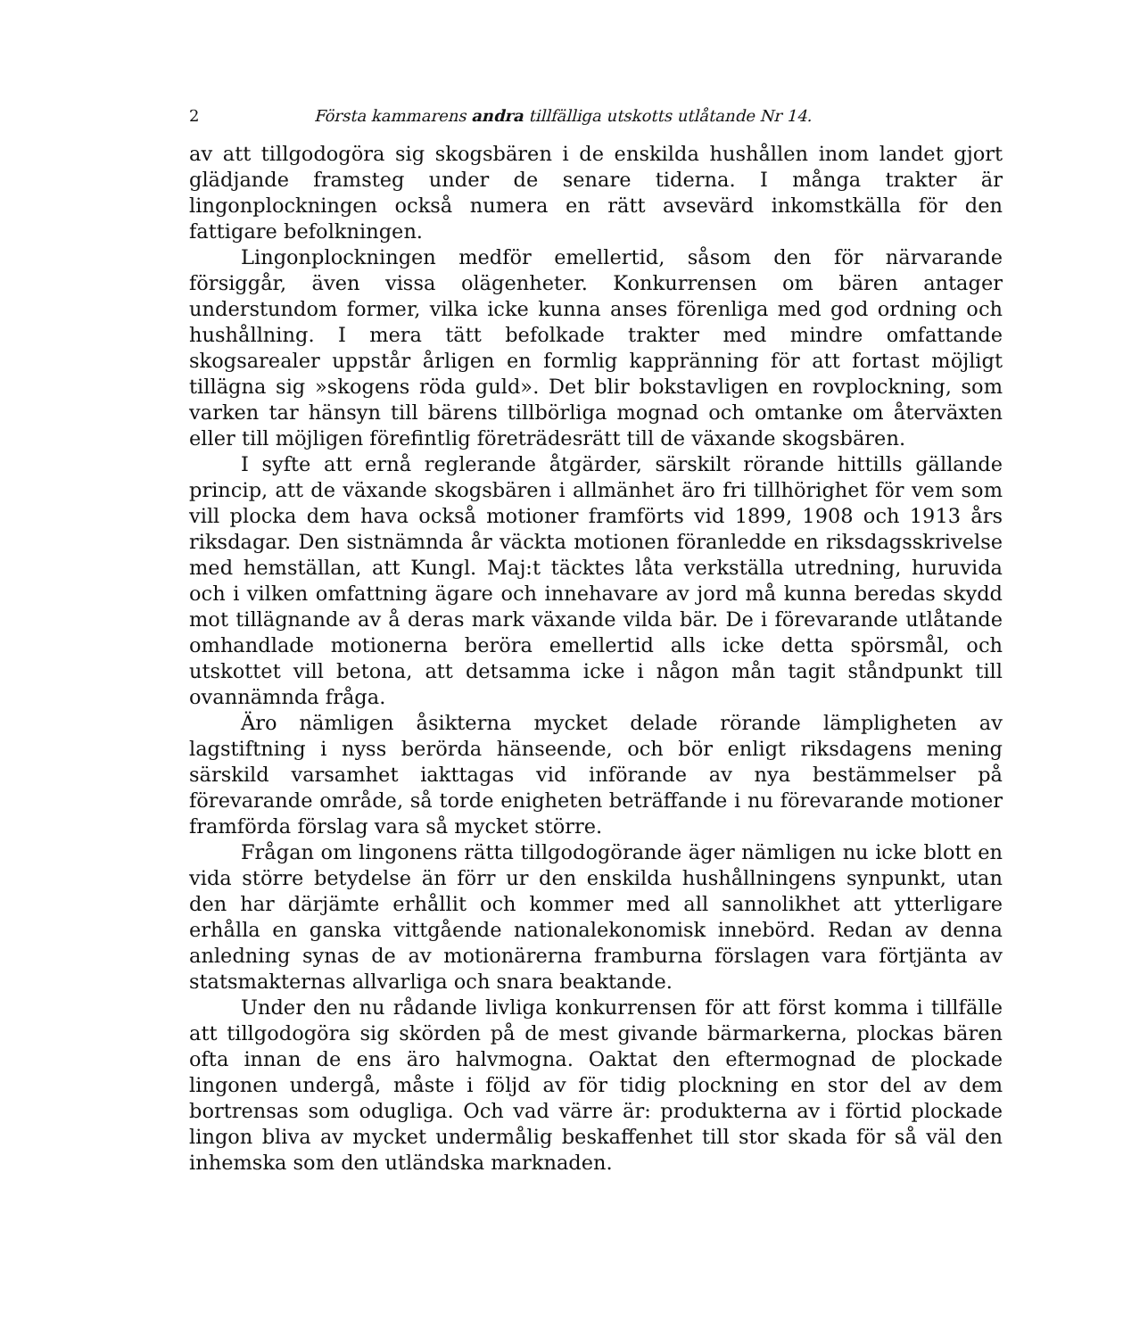2 Första kammarens andra tillfälliga utskotts utlåtande Nr 14.
av att tillgodogöra sig skogsbären i de enskilda hushållen inom landet gjort glädjande framsteg under de senare tiderna. I många trakter är lingonplockningen också numera en rätt avsevärd inkomstkälla för den fattigare befolkningen.
Lingonplockningen medför emellertid, såsom den för närvarande försiggår, även vissa olägenheter. Konkurrensen om bären antager understundom former, vilka icke kunna anses förenliga med god ordning och hushållning. I mera tätt befolkade trakter med mindre omfattande skogsarealer uppstår årligen en formlig kappränning för att fortast möjligt tillägna sig »skogens röda guld». Det blir bokstavligen en rovplockning, som varken tar hänsyn till bärens tillbörliga mognad och omtanke om återväxten eller till möjligen förefintlig företrädesrätt till de växande skogsbären.
I syfte att ernå reglerande åtgärder, särskilt rörande hittills gällande princip, att de växande skogsbären i allmänhet äro fri tillhörighet för vem som vill plocka dem hava också motioner framförts vid 1899, 1908 och 1913 års riksdagar. Den sistnämnda år väckta motionen föranledde en riksdagsskrivelse med hemställan, att Kungl. Maj:t täcktes låta verkställa utredning, huruvida och i vilken omfattning ägare och innehavare av jord må kunna beredas skydd mot tillägnande av å deras mark växande vilda bär. De i förevarande utlåtande omhandlade motionerna beröra emellertid alls icke detta spörsmål, och utskottet vill betona, att detsamma icke i någon mån tagit ståndpunkt till ovannämnda fråga.
Äro nämligen åsikterna mycket delade rörande lämpligheten av lagstiftning i nyss berörda hänseende, och bör enligt riksdagens mening särskild varsamhet iakttagas vid införande av nya bestämmelser på förevarande område, så torde enigheten beträffande i nu förevarande motioner framförda förslag vara så mycket större.
Frågan om lingonens rätta tillgodogörande äger nämligen nu icke blott en vida större betydelse än förr ur den enskilda hushållningens synpunkt, utan den har därjämte erhållit och kommer med all sannolikhet att ytterligare erhålla en ganska vittgående nationalekonomisk innebörd. Redan av denna anledning synas de av motionärerna framburna förslagen vara förtjänta av statsmakternas allvarliga och snara beaktande.
Under den nu rådande livliga konkurrensen för att först komma i tillfälle att tillgodogöra sig skörden på de mest givande bärmarkerna, plockas bären ofta innan de ens äro halvmogna. Oaktat den eftermognad de plockade lingonen undergå, måste i följd av för tidig plockning en stor del av dem bortrensas som odugliga. Och vad värre är: produkterna av i förtid plockade lingon bliva av mycket undermålig beskaffenhet till stor skada för så väl den inhemska som den utländska marknaden.